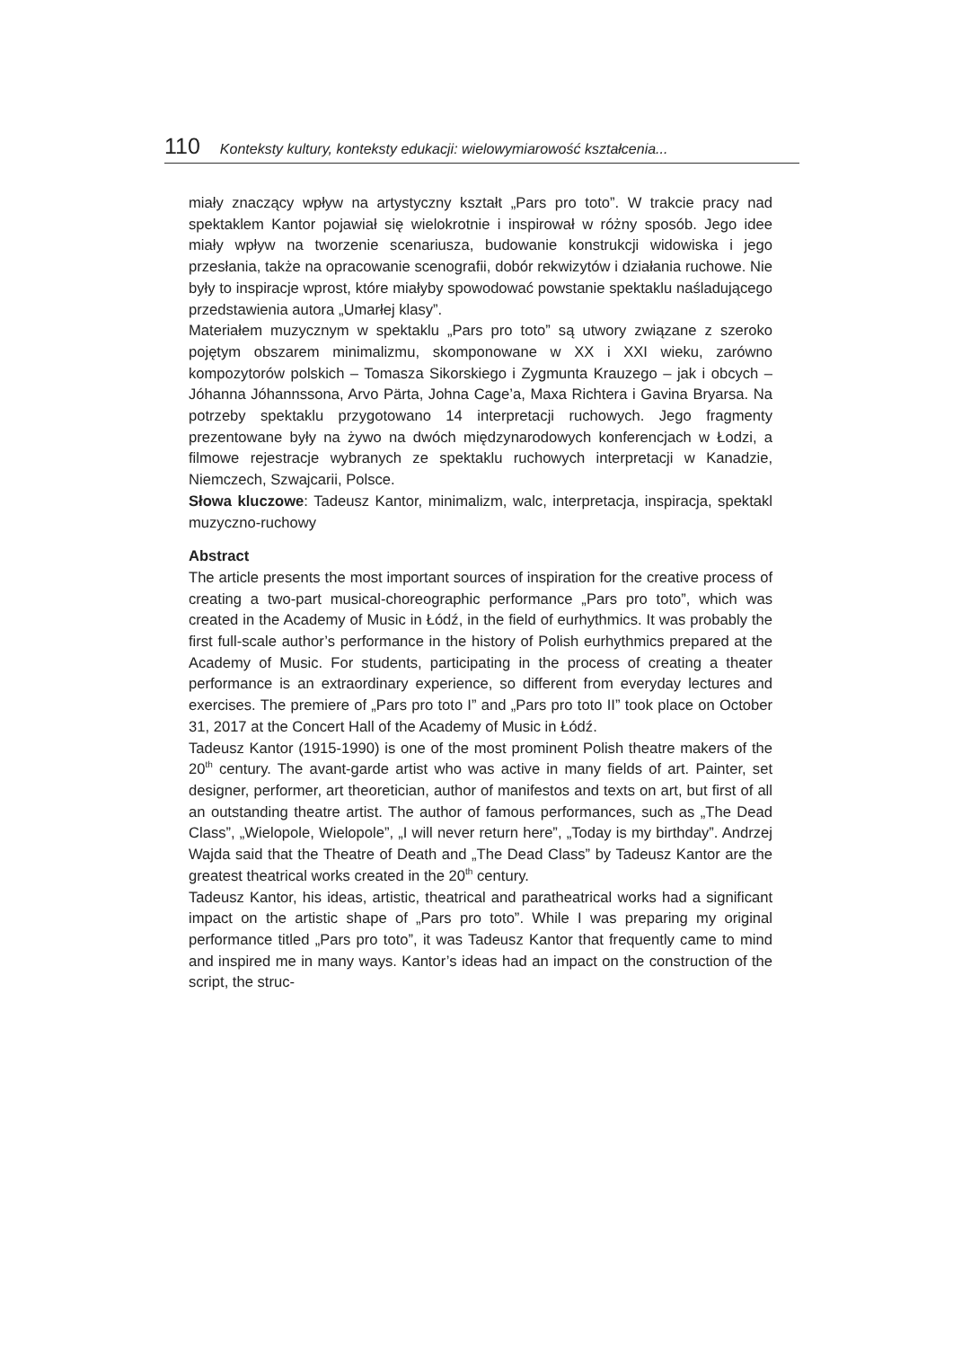110 Konteksty kultury, konteksty edukacji: wielowymiarowość kształcenia...
miały znaczący wpływ na artystyczny kształt „Pars pro toto”. W trakcie pracy nad spektaklem Kantor pojawiał się wielokrotnie i inspirował w różny sposób. Jego idee miały wpływ na tworzenie scenariusza, budowanie konstrukcji widowiska i jego przesłania, także na opracowanie scenografii, dobór rekwizytów i działania ruchowe. Nie były to inspiracje wprost, które miałyby spowodować powstanie spektaklu naśladującego przedstawienia autora „Umarłej klasy”.
Materiałem muzycznym w spektaklu „Pars pro toto” są utwory związane z szeroko pojętym obszarem minimalizmu, skomponowane w XX i XXI wieku, zarówno kompozytorów polskich – Tomasza Sikorskiego i Zygmunta Krauzego – jak i obcych – Jóhanna Jóhannssona, Arvo Pärta, Johna Cage’a, Maxa Richtera i Gavina Bryarsa. Na potrzeby spektaklu przygotowano 14 interpretacji ruchowych. Jego fragmenty prezentowane były na żywo na dwóch międzynarodowych konferencjach w Łodzi, a filmowe rejestracje wybranych ze spektaklu ruchowych interpretacji w Kanadzie, Niemczech, Szwajcarii, Polsce.
Słowa kluczowe: Tadeusz Kantor, minimalizm, walc, interpretacja, inspiracja, spektakl muzyczno-ruchowy
Abstract
The article presents the most important sources of inspiration for the creative process of creating a two-part musical-choreographic performance „Pars pro toto”, which was created in the Academy of Music in Łódź, in the field of eurhythmics. It was probably the first full-scale author’s performance in the history of Polish eurhythmics prepared at the Academy of Music. For students, participating in the process of creating a theater performance is an extraordinary experience, so different from everyday lectures and exercises. The premiere of „Pars pro toto I” and „Pars pro toto II” took place on October 31, 2017 at the Concert Hall of the Academy of Music in Łódź.
Tadeusz Kantor (1915-1990) is one of the most prominent Polish theatre makers of the 20<sup>th</sup> century. The avant-garde artist who was active in many fields of art. Painter, set designer, performer, art theoretician, author of manifestos and texts on art, but first of all an outstanding theatre artist. The author of famous performances, such as „The Dead Class”, „Wielopole, Wielopole”, „I will never return here”, „Today is my birthday”. Andrzej Wajda said that the Theatre of Death and „The Dead Class” by Tadeusz Kantor are the greatest theatrical works created in the 20<sup>th</sup> century.
Tadeusz Kantor, his ideas, artistic, theatrical and paratheatrical works had a significant impact on the artistic shape of „Pars pro toto”. While I was preparing my original performance titled „Pars pro toto”, it was Tadeusz Kantor that frequently came to mind and inspired me in many ways. Kantor’s ideas had an impact on the construction of the script, the struc-